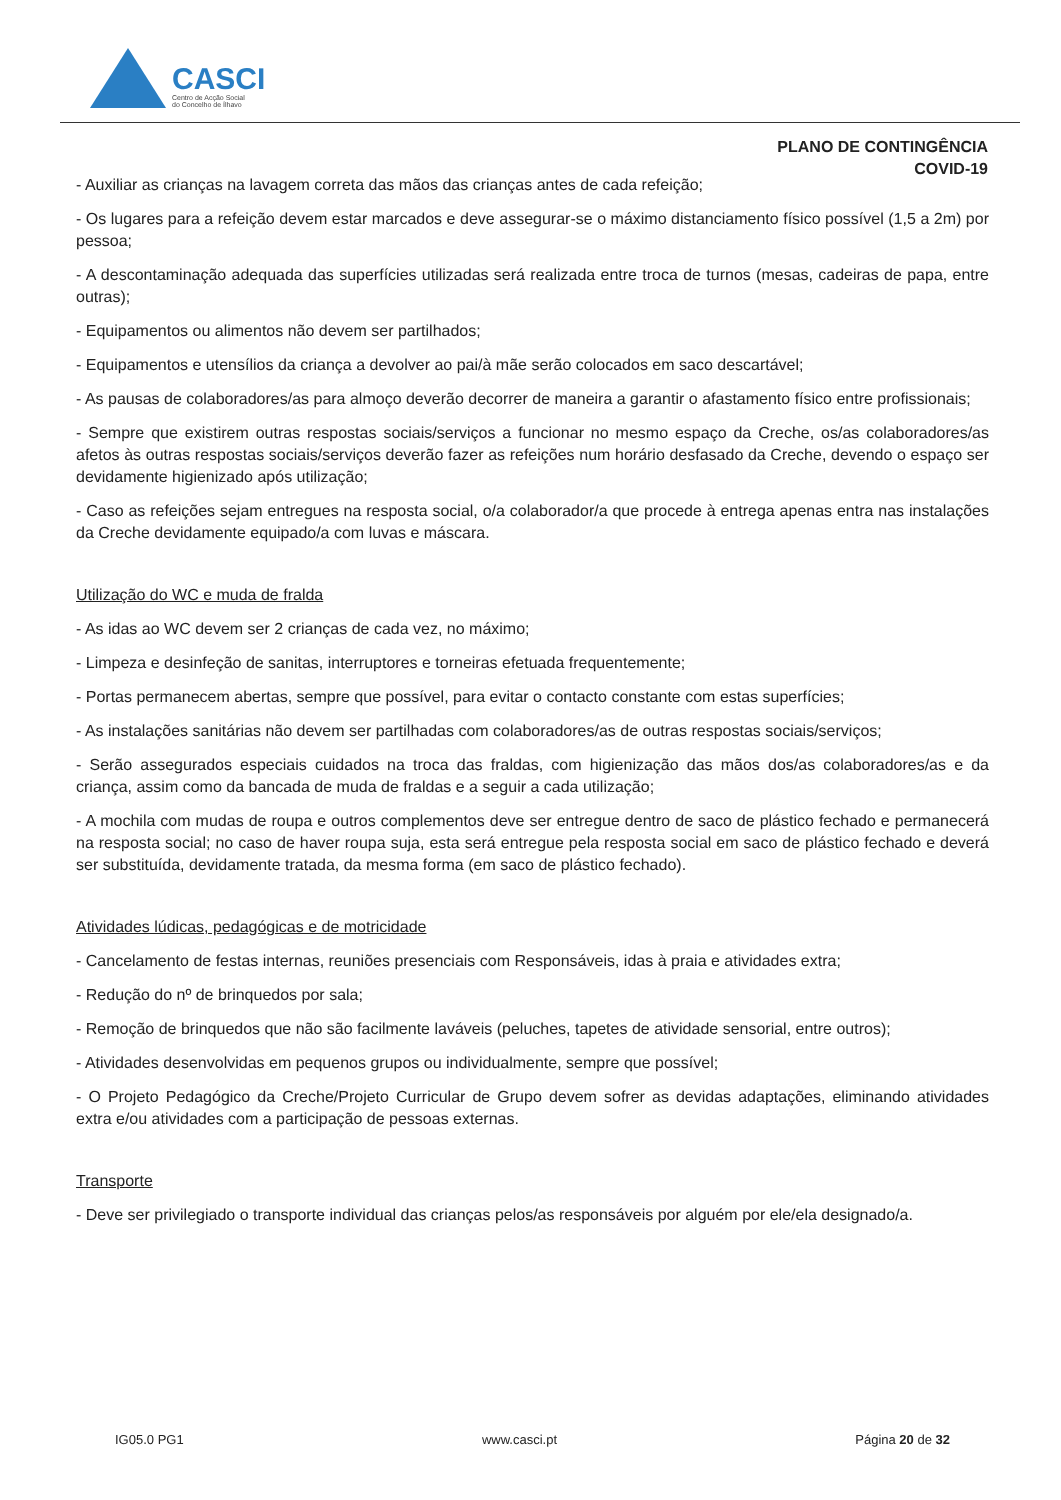CASCI
Centro de Acção Social
do Concelho de Ílhavo
PLANO DE CONTINGÊNCIA
COVID-19
- Auxiliar as crianças na lavagem correta das mãos das crianças antes de cada refeição;
- Os lugares para a refeição devem estar marcados e deve assegurar-se o máximo distanciamento físico possível (1,5 a 2m) por pessoa;
- A descontaminação adequada das superfícies utilizadas será realizada entre troca de turnos (mesas, cadeiras de papa, entre outras);
- Equipamentos ou alimentos não devem ser partilhados;
- Equipamentos e utensílios da criança a devolver ao pai/à mãe serão colocados em saco descartável;
- As pausas de colaboradores/as para almoço deverão decorrer de maneira a garantir o afastamento físico entre profissionais;
- Sempre que existirem outras respostas sociais/serviços a funcionar no mesmo espaço da Creche, os/as colaboradores/as afetos às outras respostas sociais/serviços deverão fazer as refeições num horário desfasado da Creche, devendo o espaço ser devidamente higienizado após utilização;
- Caso as refeições sejam entregues na resposta social, o/a colaborador/a que procede à entrega apenas entra nas instalações da Creche devidamente equipado/a com luvas e máscara.
Utilização do WC e muda de fralda
- As idas ao WC devem ser 2 crianças de cada vez, no máximo;
- Limpeza e desinfeção de sanitas, interruptores e torneiras efetuada frequentemente;
- Portas permanecem abertas, sempre que possível, para evitar o contacto constante com estas superfícies;
- As instalações sanitárias não devem ser partilhadas com colaboradores/as de outras respostas sociais/serviços;
- Serão assegurados especiais cuidados na troca das fraldas, com higienização das mãos dos/as colaboradores/as e da criança, assim como da bancada de muda de fraldas e a seguir a cada utilização;
- A mochila com mudas de roupa e outros complementos deve ser entregue dentro de saco de plástico fechado e permanecerá na resposta social; no caso de haver roupa suja, esta será entregue pela resposta social em saco de plástico fechado e deverá ser substituída, devidamente tratada, da mesma forma (em saco de plástico fechado).
Atividades lúdicas, pedagógicas e de motricidade
- Cancelamento de festas internas, reuniões presenciais com Responsáveis, idas à praia e atividades extra;
- Redução do nº de brinquedos por sala;
- Remoção de brinquedos que não são facilmente laváveis (peluches, tapetes de atividade sensorial, entre outros);
- Atividades desenvolvidas em pequenos grupos ou individualmente, sempre que possível;
- O Projeto Pedagógico da Creche/Projeto Curricular de Grupo devem sofrer as devidas adaptações, eliminando atividades extra e/ou atividades com a participação de pessoas externas.
Transporte
- Deve ser privilegiado o transporte individual das crianças pelos/as responsáveis por alguém por ele/ela designado/a.
IG05.0 PG1 www.casci.pt Página 20 de 32